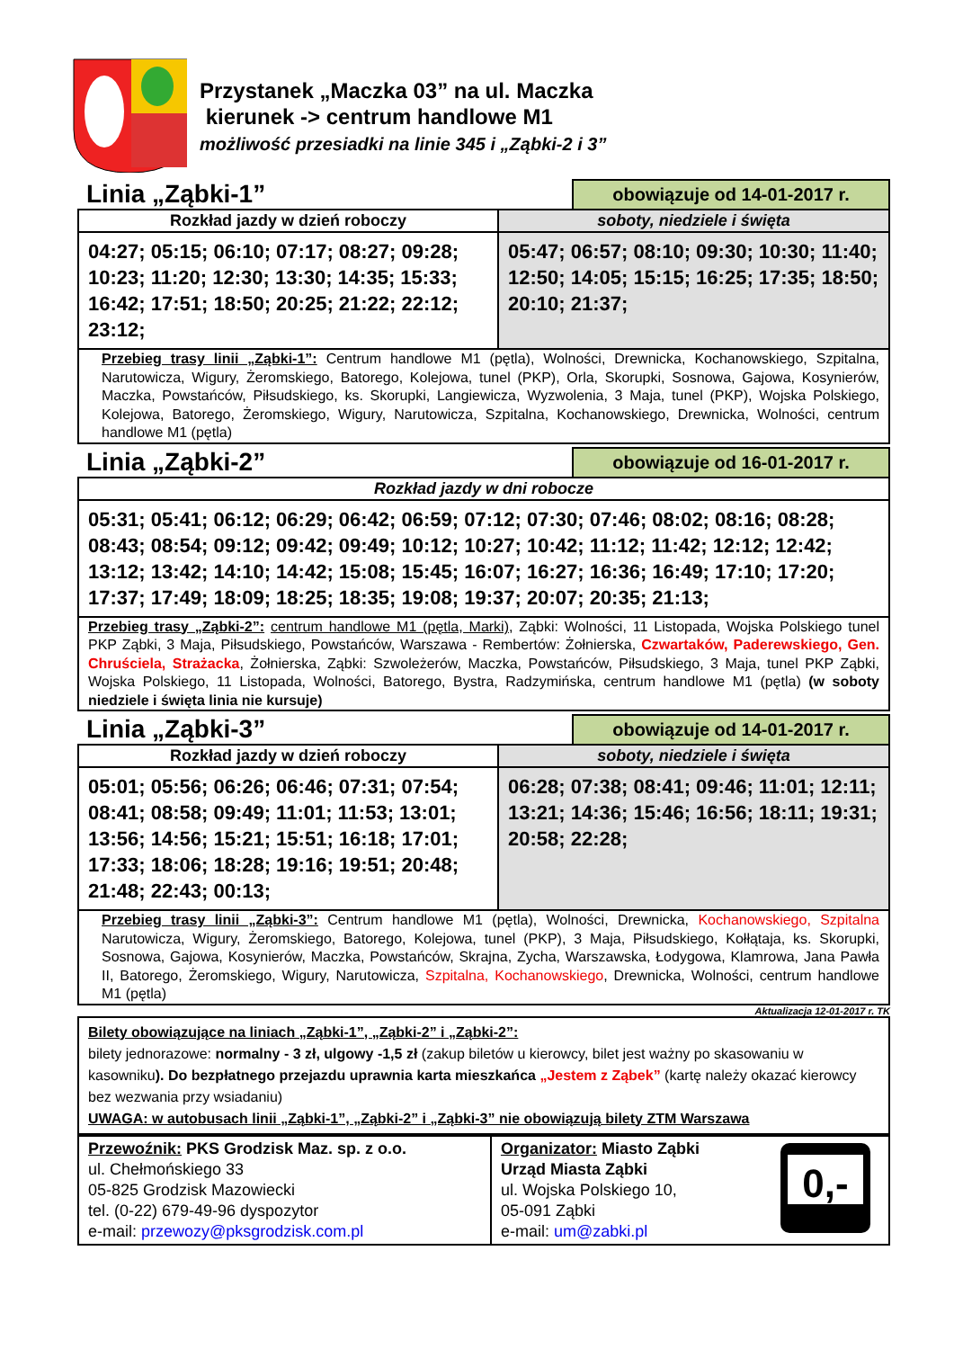Przystanek „Maczka 03” na ul. Maczka
kierunek -> centrum handlowe M1
możliwość przesiadki na linie 345 i „Ząbki-2 i 3”
Linia „Ząbki-1” obowiązuje od 14-01-2017 r.
| Rozkład jazdy w dzień roboczy | soboty, niedziele i święta |
| --- | --- |
| 04:27; 05:15; 06:10; 07:17; 08:27; 09:28; 10:23; 11:20; 12:30; 13:30; 14:35; 15:33; 16:42; 17:51; 18:50; 20:25; 21:22; 22:12; 23:12; | 05:47; 06:57; 08:10; 09:30; 10:30; 11:40; 12:50; 14:05; 15:15; 16:25; 17:35; 18:50; 20:10; 21:37; |
| Przebieg trasy linii „Ząbki-1”: Centrum handlowe M1 (pętla), Wolności, Drewnicka, Kochanowskiego, Szpitalna, Narutowicza, Wigury, Żeromskiego, Batorego, Kolejowa, tunel (PKP), Orla, Skorupki, Sosnowa, Gajowa, Kosynierów, Maczka, Powstańców, Piłsudskiego, ks. Skorupki, Langiewicza, Wyzwolenia, 3 Maja, tunel (PKP), Wojska Polskiego, Kolejowa, Batorego, Żeromskiego, Wigury, Narutowicza, Szpitalna, Kochanowskiego, Drewnicka, Wolności, centrum handlowe M1 (pętla) | |
Linia „Ząbki-2” obowiązuje od 16-01-2017 r.
| Rozkład jazdy w dni robocze |
| --- |
| 05:31; 05:41; 06:12; 06:29; 06:42; 06:59; 07:12; 07:30; 07:46; 08:02; 08:16; 08:28; 08:43; 08:54; 09:12; 09:42; 09:49; 10:12; 10:27; 10:42; 11:12; 11:42; 12:12; 12:42; 13:12; 13:42; 14:10; 14:42; 15:08; 15:45; 16:07; 16:27; 16:36; 16:49; 17:10; 17:20; 17:37; 17:49; 18:09; 18:25; 18:35; 19:08; 19:37; 20:07; 20:35; 21:13; |
| Przebieg trasy „Ząbki-2”: centrum handlowe M1 (pętla, Marki) , Ząbki: Wolności, 11 Listopada, Wojska Polskiego tunel PKP Ząbki, 3 Maja, Piłsudskiego, Powstańców, Warszawa - Rembertów: Żołnierska, Czwartaków, Paderewskiego, Gen. Chruściela, Strażacka , Żołnierska, Ząbki: Szwoleżerów, Maczka, Powstańców, Piłsudskiego, 3 Maja, tunel PKP Ząbki, Wojska Polskiego, 11 Listopada, Wolności, Batorego, Bystra, Radzymińska, centrum handlowe M1 (pętla) (w soboty niedziele i święta linia nie kursuje) |
Linia „Ząbki-3” obowiązuje od 14-01-2017 r.
| Rozkład jazdy w dzień roboczy | soboty, niedziele i święta |
| --- | --- |
| 05:01; 05:56; 06:26; 06:46; 07:31; 07:54; 08:41; 08:58; 09:49; 11:01; 11:53; 13:01; 13:56; 14:56; 15:21; 15:51; 16:18; 17:01; 17:33; 18:06; 18:28; 19:16; 19:51; 20:48; 21:48; 22:43; 00:13; | 06:28; 07:38; 08:41; 09:46; 11:01; 12:11; 13:21; 14:36; 15:46; 16:56; 18:11; 19:31; 20:58; 22:28; |
| Przebieg trasy linii „Ząbki-3”: Centrum handlowe M1 (pętla), Wolności, Drewnicka, Kochanowskiego, Szpitalna Narutowicza, Wigury, Żeromskiego, Batorego, Kolejowa, tunel (PKP), 3 Maja, Piłsudskiego, Kołłątaja, ks. Skorupki, Sosnowa, Gajowa, Kosynierów, Maczka, Powstańców, Skrajna, Zycha, Warszawska, Łodygowa, Klamrowa, Jana Pawła II, Batorego, Żeromskiego, Wigury, Narutowicza, Szpitalna, Kochanowskiego , Drewnicka, Wolności, centrum handlowe M1 (pętla) | |
Aktualizacja 12-01-2017 r. TK
Bilety obowiązujące na liniach „Ząbki-1”, „Ząbki-2” i „Ząbki-2”:
bilety jednorazowe: normalny - 3 zł, ulgowy -1,5 zł (zakup biletów u kierowcy, bilet jest ważny po skasowaniu w kasowniku). Do bezpłatnego przejazdu uprawnia karta mieszkańca „Jestem z Ząbek” (kartę należy okazać kierowcy bez wezwania przy wsiadaniu)
UWAGA: w autobusach linii „Ząbki-1”, „Ząbki-2” i „Ząbki-3” nie obowiązują bilety ZTM Warszawa
| Przewoźnik: PKS Grodzisk Maz. sp. z o.o. ul. Chełmońskiego 33 05-825 Grodzisk Mazowiecki tel. (0-22) 679-49-96 dyspozytor e-mail: przewozy@pksgrodzisk.com.pl | Organizator: Miasto Ząbki Urząd Miasta Ząbki ul. Wojska Polskiego 10, 05-091 Ząbki e-mail: um@zabki.pl 0,- |